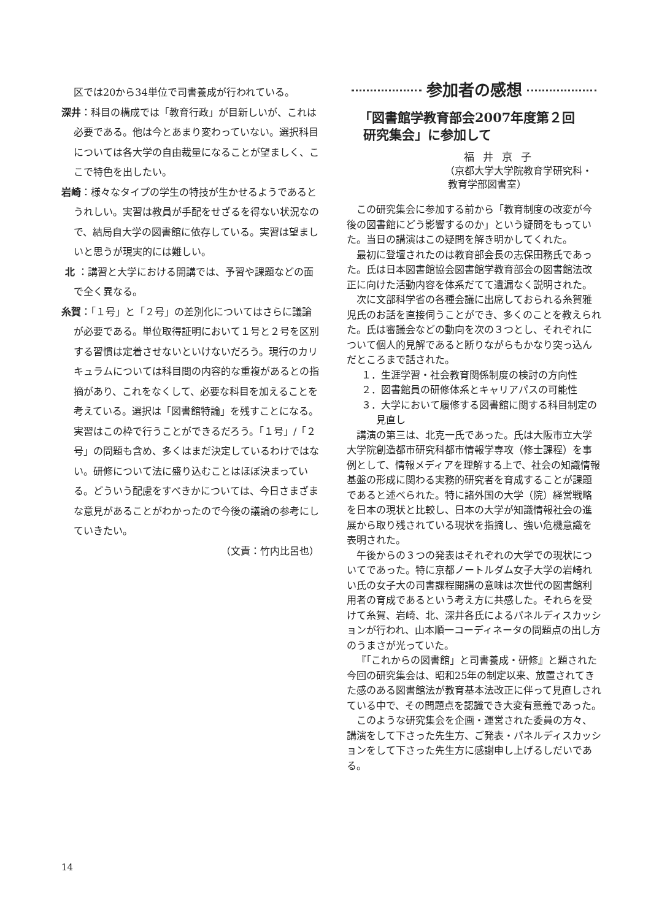区では20から34単位で司書養成が行われている。
深井：科目の構成では「教育行政」が目新しいが、これは必要である。他は今とあまり変わっていない。選択科目については各大学の自由裁量になることが望ましく、ここで特色を出したい。
岩崎：様々なタイプの学生の特技が生かせるようであるとうれしい。実習は教員が手配をせざるを得ない状況なので、結局自大学の図書館に依存している。実習は望ましいと思うが現実的には難しい。
北 ：講習と大学における開講では、予習や課題などの面で全く異なる。
糸賀：「１号」と「２号」の差別化についてはさらに議論が必要である。単位取得証明において１号と２号を区別する習慣は定着させないといけないだろう。現行のカリキュラムについては科目間の内容的な重複があるとの指摘があり、これをなくして、必要な科目を加えることを考えている。選択は「図書館特論」を残すことになる。実習はこの枠で行うことができるだろう。「１号」/「２号」の問題も含め、多くはまだ決定しているわけではない。研修について法に盛り込むことはほぼ決まっている。どういう配慮をすべきかについては、今日さまざまな意見があることがわかったので今後の議論の参考にしていきたい。
（文責：竹内比呂也）
参加者の感想
「図書館学教育部会2007年度第２回
研究集会」に参加して
福井京子
（京都大学大学院教育学研究科・
教育学部図書室）
この研究集会に参加する前から「教育制度の改変が今後の図書館にどう影響するのか」という疑問をもっていた。当日の講演はこの疑問を解き明かしてくれた。
最初に登壇されたのは教育部会長の志保田務氏であった。氏は日本図書館協会図書館学教育部会の図書館法改正に向けた活動内容を体系だてて遺漏なく説明された。
次に文部科学省の各種会議に出席しておられる糸賀雅児氏のお話を直接伺うことができ、多くのことを教えられた。氏は審議会などの動向を次の３つとし、それぞれについて個人的見解であると断りながらもかなり突っ込んだところまで話された。
１．生涯学習・社会教育関係制度の検討の方向性
２．図書館員の研修体系とキャリアパスの可能性
３．大学において履修する図書館に関する科目制定の見直し
講演の第三は、北克一氏であった。氏は大阪市立大学大学院創造都市研究科都市情報学専攻（修士課程）を事例として、情報メディアを理解する上で、社会の知識情報基盤の形成に関わる実務的研究者を育成することが課題であると述べられた。特に諸外国の大学（院）経営戦略を日本の現状と比較し、日本の大学が知識情報社会の進展から取り残されている現状を指摘し、強い危機意識を表明された。
午後からの３つの発表はそれぞれの大学での現状についてであった。特に京都ノートルダム女子大学の岩崎れい氏の女子大の司書課程開講の意味は次世代の図書館利用者の育成であるという考え方に共感した。それらを受けて糸賀、岩崎、北、深井各氏によるパネルディスカッションが行われ、山本順一コーディネータの問題点の出し方のうまさが光っていた。
『「これからの図書館」と司書養成・研修』と題された今回の研究集会は、昭和25年の制定以来、放置されてきた感のある図書館法が教育基本法改正に伴って見直しされている中で、その問題点を認識でき大変有意義であった。
このような研究集会を企画・運営された委員の方々、講演をして下さった先生方、ご発表・パネルディスカッションをして下さった先生方に感謝申し上げるしだいである。
14